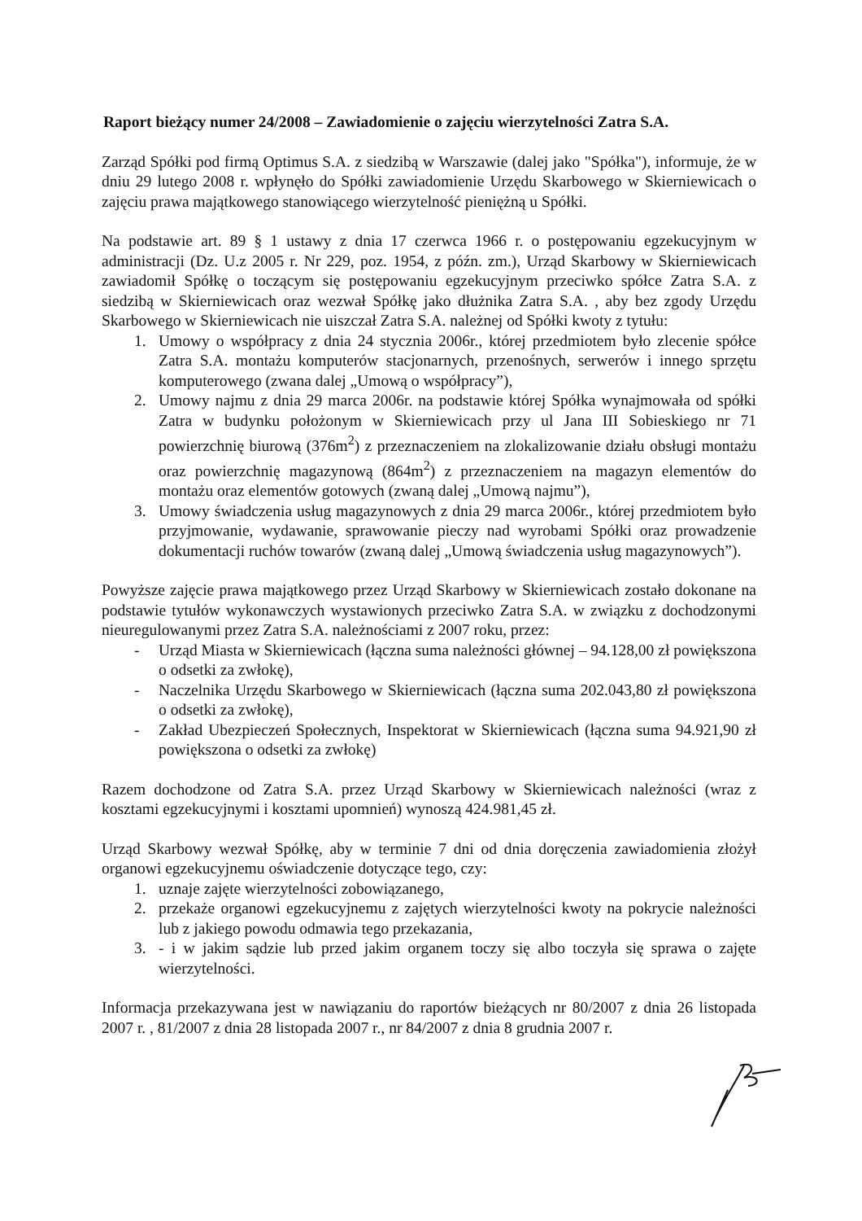Raport bieżący numer 24/2008 – Zawiadomienie o zajęciu wierzytelności Zatra S.A.
Zarząd Spółki pod firmą Optimus S.A. z siedzibą w Warszawie (dalej jako "Spółka"), informuje, że w dniu 29 lutego 2008 r. wpłynęło do Spółki zawiadomienie Urzędu Skarbowego w Skierniewicach o zajęciu prawa majątkowego stanowiącego wierzytelność pieniężną u Spółki.
Na podstawie art. 89 § 1 ustawy z dnia 17 czerwca 1966 r. o postępowaniu egzekucyjnym w administracji (Dz. U.z 2005 r. Nr 229, poz. 1954, z późn. zm.), Urząd Skarbowy w Skierniewicach zawiadomił Spółkę o toczącym się postępowaniu egzekucyjnym przeciwko spółce Zatra S.A. z siedzibą w Skierniewicach oraz wezwał Spółkę jako dłużnika Zatra S.A. , aby bez zgody Urzędu Skarbowego w Skierniewicach nie uiszczał Zatra S.A. należnej od Spółki kwoty z tytułu:
1. Umowy o współpracy z dnia 24 stycznia 2006r., której przedmiotem było zlecenie spółce Zatra S.A. montażu komputerów stacjonarnych, przenośnych, serwerów i innego sprzętu komputerowego (zwana dalej „Umową o współpracy”),
2. Umowy najmu z dnia 29 marca 2006r. na podstawie której Spółka wynajmowała od spółki Zatra w budynku położonym w Skierniewicach przy ul Jana III Sobieskiego nr 71 powierzchnię biurową (376m<sup>2</sup>) z przeznaczeniem na zlokalizowanie działu obsługi montażu oraz powierzchnię magazynową (864m<sup>2</sup>) z przeznaczeniem na magazyn elementów do montażu oraz elementów gotowych (zwaną dalej „Umową najmu”),
3. Umowy świadczenia usług magazynowych z dnia 29 marca 2006r., której przedmiotem było przyjmowanie, wydawanie, sprawowanie pieczy nad wyrobami Spółki oraz prowadzenie dokumentacji ruchów towarów (zwaną dalej „Umową świadczenia usług magazynowych”).
Powyższe zajęcie prawa majątkowego przez Urząd Skarbowy w Skierniewicach zostało dokonane na podstawie tytułów wykonawczych wystawionych przeciwko Zatra S.A. w związku z dochodzonymi nieuregulowanymi przez Zatra S.A. należnościami z 2007 roku, przez:
- Urząd Miasta w Skierniewicach (łączna suma należności głównej – 94.128,00 zł powiększona o odsetki za zwłokę),
- Naczelnika Urzędu Skarbowego w Skierniewicach (łączna suma 202.043,80 zł powiększona o odsetki za zwłokę),
- Zakład Ubezpieczeń Społecznych, Inspektorat w Skierniewicach (łączna suma 94.921,90 zł powiększona o odsetki za zwłokę)
Razem dochodzone od Zatra S.A. przez Urząd Skarbowy w Skierniewicach należności (wraz z kosztami egzekucyjnymi i kosztami upomnień) wynoszą 424.981,45 zł.
Urząd Skarbowy wezwał Spółkę, aby w terminie 7 dni od dnia doręczenia zawiadomienia złożył organowi egzekucyjnemu oświadczenie dotyczące tego, czy:
1. uznaje zajęte wierzytelności zobowiązanego,
2. przekaże organowi egzekucyjnemu z zajętych wierzytelności kwoty na pokrycie należności lub z jakiego powodu odmawia tego przekazania,
3. - i w jakim sądzie lub przed jakim organem toczy się albo toczyła się sprawa o zajęte wierzytelności.
Informacja przekazywana jest w nawiązaniu do raportów bieżących nr 80/2007 z dnia 26 listopada 2007 r. , 81/2007 z dnia 28 listopada 2007 r., nr 84/2007 z dnia 8 grudnia 2007 r.